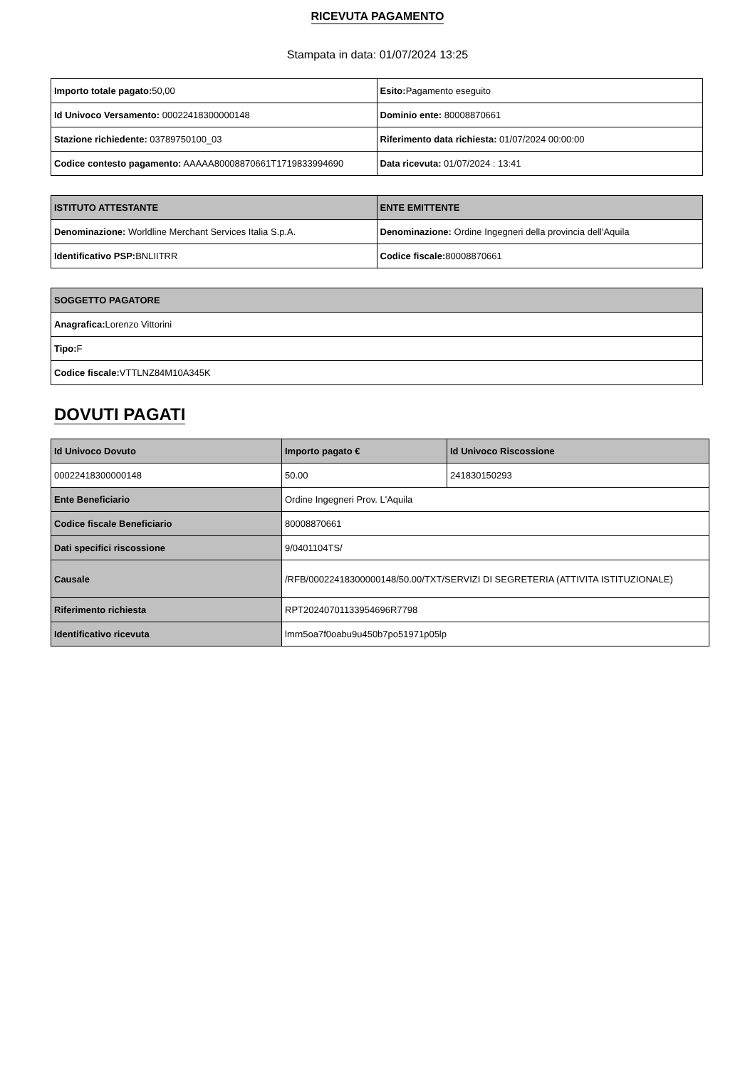RICEVUTA PAGAMENTO
Stampata in data: 01/07/2024 13:25
| Importo totale pagato: 50,00 | Esito: Pagamento eseguito |
| Id Univoco Versamento: 00022418300000148 | Dominio ente: 80008870661 |
| Stazione richiedente: 03789750100_03 | Riferimento data richiesta: 01/07/2024 00:00:00 |
| Codice contesto pagamento: AAAAA80008870661T1719833994690 | Data ricevuta: 01/07/2024 : 13:41 |
| ISTITUTO ATTESTANTE | ENTE EMITTENTE |
| --- | --- |
| Denominazione: Worldline Merchant Services Italia S.p.A. | Denominazione: Ordine Ingegneri della provincia dell'Aquila |
| Identificativo PSP: BNLIITRR | Codice fiscale: 80008870661 |
| SOGGETTO PAGATORE |
| --- |
| Anagrafica: Lorenzo Vittorini |
| Tipo: F |
| Codice fiscale: VTTLNZ84M10A345K |
DOVUTI PAGATI
| Id Univoco Dovuto | Importo pagato € | Id Univoco Riscossione |
| --- | --- | --- |
| 00022418300000148 | 50.00 | 241830150293 |
| Ente Beneficiario | Ordine Ingegneri Prov. L'Aquila | |
| Codice fiscale Beneficiario | 80008870661 | |
| Dati specifici riscossione | 9/0401104TS/ | |
| Causale | /RFB/00022418300000148/50.00/TXT/SERVIZI DI SEGRETERIA (ATTIVITA ISTITUZIONALE) | |
| Riferimento richiesta | RPT20240701133954696R7798 | |
| Identificativo ricevuta | lmrn5oa7f0oabu9u450b7po51971p05lp | |